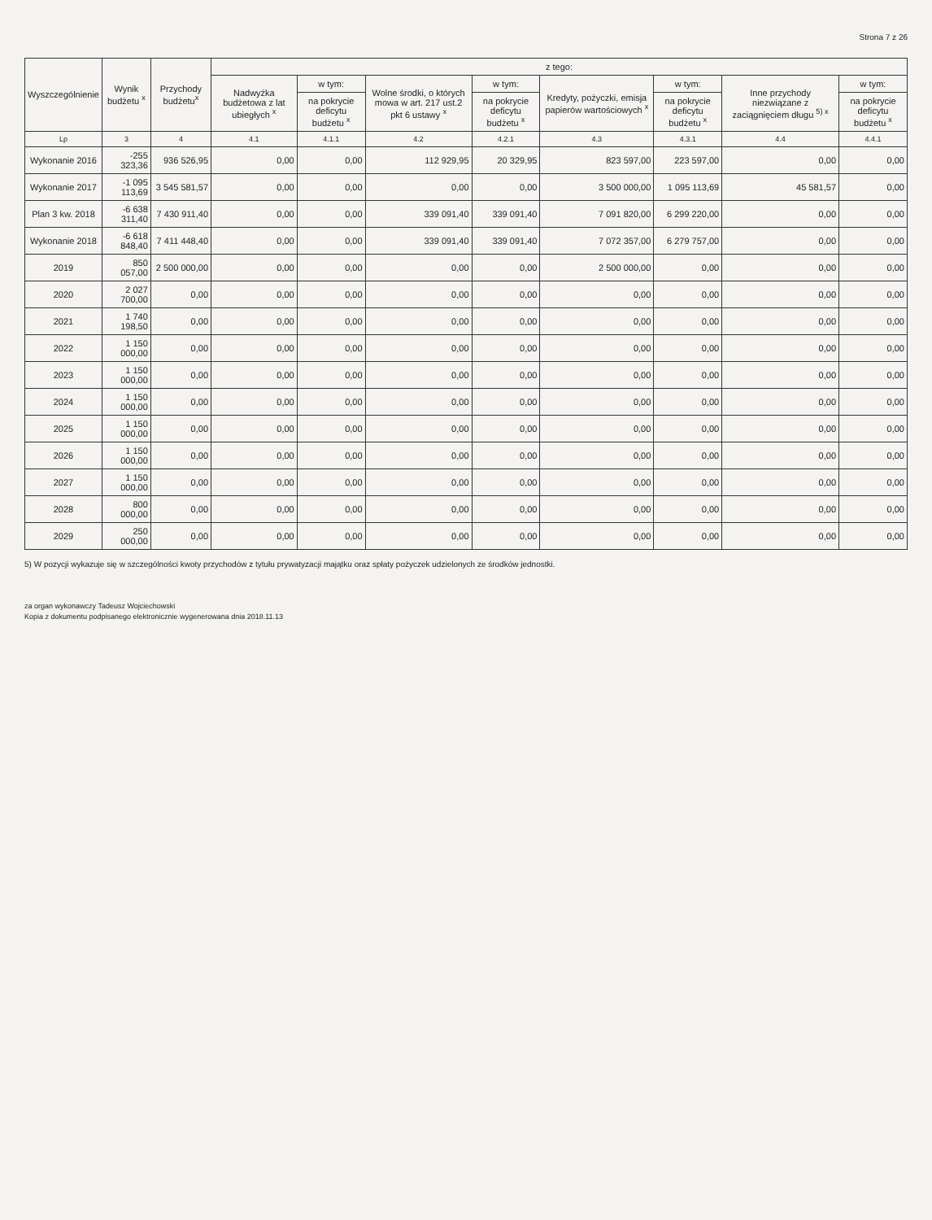Strona 7 z 26
| Wyszczególnienie | Wynik budżetu <sup>x</sup> | Przychody budżetu<sup>x</sup> | z tego: | | | | | | | |
| --- | --- | --- | --- | --- | --- | --- | --- | --- | --- | --- |
| | | | Nadwyżka budżetowa z lat ubiegłych <sup>x</sup> | w tym: | Wolne środki, o których mowa w art. 217 ust.2 pkt 6 ustawy <sup>x</sup> | w tym: | Kredyty, pożyczki, emisja papierów wartościowych <sup>x</sup> | w tym: | Inne przychody niezwiązane z zaciągnięciem długu <sup>5) x</sup> | w tym: |
| | | | | na pokrycie deficytu budżetu <sup>x</sup> | | na pokrycie deficytu budżetu <sup>x</sup> | | na pokrycie deficytu budżetu <sup>x</sup> | | na pokrycie deficytu budżetu <sup>x</sup> |
| Lp | 3 | 4 | 4.1 | 4.1.1 | 4.2 | 4.2.1 | 4.3 | 4.3.1 | 4.4 | 4.4.1 |
| Wykonanie 2016 | -255 323,36 | 936 526,95 | 0,00 | 0,00 | 112 929,95 | 20 329,95 | 823 597,00 | 223 597,00 | 0,00 | 0,00 |
| Wykonanie 2017 | -1 095 113,69 | 3 545 581,57 | 0,00 | 0,00 | 0,00 | 0,00 | 3 500 000,00 | 1 095 113,69 | 45 581,57 | 0,00 |
| Plan 3 kw. 2018 | -6 638 311,40 | 7 430 911,40 | 0,00 | 0,00 | 339 091,40 | 339 091,40 | 7 091 820,00 | 6 299 220,00 | 0,00 | 0,00 |
| Wykonanie 2018 | -6 618 848,40 | 7 411 448,40 | 0,00 | 0,00 | 339 091,40 | 339 091,40 | 7 072 357,00 | 6 279 757,00 | 0,00 | 0,00 |
| 2019 | 850 057,00 | 2 500 000,00 | 0,00 | 0,00 | 0,00 | 0,00 | 2 500 000,00 | 0,00 | 0,00 | 0,00 |
| 2020 | 2 027 700,00 | 0,00 | 0,00 | 0,00 | 0,00 | 0,00 | 0,00 | 0,00 | 0,00 | 0,00 |
| 2021 | 1 740 198,50 | 0,00 | 0,00 | 0,00 | 0,00 | 0,00 | 0,00 | 0,00 | 0,00 | 0,00 |
| 2022 | 1 150 000,00 | 0,00 | 0,00 | 0,00 | 0,00 | 0,00 | 0,00 | 0,00 | 0,00 | 0,00 |
| 2023 | 1 150 000,00 | 0,00 | 0,00 | 0,00 | 0,00 | 0,00 | 0,00 | 0,00 | 0,00 | 0,00 |
| 2024 | 1 150 000,00 | 0,00 | 0,00 | 0,00 | 0,00 | 0,00 | 0,00 | 0,00 | 0,00 | 0,00 |
| 2025 | 1 150 000,00 | 0,00 | 0,00 | 0,00 | 0,00 | 0,00 | 0,00 | 0,00 | 0,00 | 0,00 |
| 2026 | 1 150 000,00 | 0,00 | 0,00 | 0,00 | 0,00 | 0,00 | 0,00 | 0,00 | 0,00 | 0,00 |
| 2027 | 1 150 000,00 | 0,00 | 0,00 | 0,00 | 0,00 | 0,00 | 0,00 | 0,00 | 0,00 | 0,00 |
| 2028 | 800 000,00 | 0,00 | 0,00 | 0,00 | 0,00 | 0,00 | 0,00 | 0,00 | 0,00 | 0,00 |
| 2029 | 250 000,00 | 0,00 | 0,00 | 0,00 | 0,00 | 0,00 | 0,00 | 0,00 | 0,00 | 0,00 |
5) W pozycji wykazuje się w szczególności kwoty przychodów z tytułu prywatyzacji majątku oraz spłaty pożyczek udzielonych ze środków jednostki.
za organ wykonawczy Tadeusz Wojciechowski
Kopia z dokumentu podpisanego elektronicznie wygenerowana dnia 2018.11.13